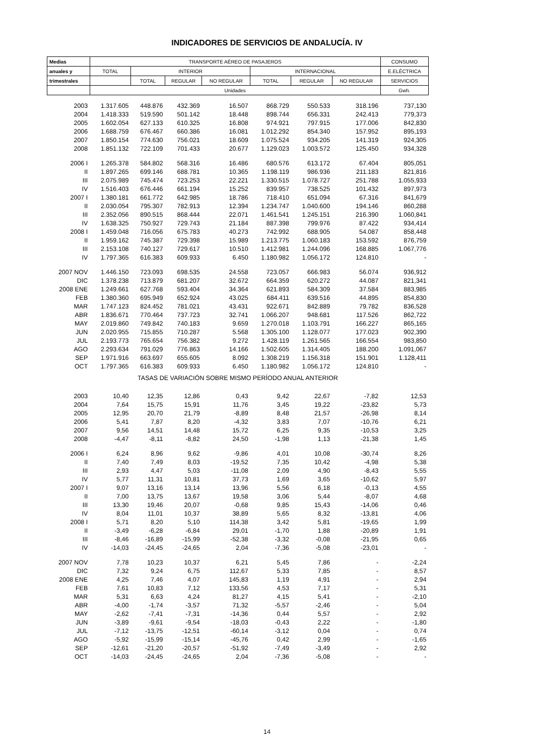INDICADORES DE SERVICIOS DE ANDALUCÍA. IV
| Medias | TRANSPORTE AÉREO DE PASAJEROS | | | | | | | CONSUMO |
| --- | --- | --- | --- | --- | --- | --- | --- | --- |
| anuales y | TOTAL | INTERIOR | | | INTERNACIONAL | | | E.ELÉCTRICA |
| trimestrales | | TOTAL | REGULAR | NO REGULAR | TOTAL | REGULAR | NO REGULAR | SERVICIOS |
| | Unidades | | | | | | | Gwh. |
| 2003 | 1.317.605 | 448.876 | 432.369 | 16.507 | 868.729 | 550.533 | 318.196 | 737,130 |
| 2004 | 1.418.333 | 519.590 | 501.142 | 18.448 | 898.744 | 656.331 | 242.413 | 779,373 |
| 2005 | 1.602.054 | 627.133 | 610.325 | 16.808 | 974.921 | 797.915 | 177.006 | 842,830 |
| 2006 | 1.688.759 | 676.467 | 660.386 | 16.081 | 1.012.292 | 854.340 | 157.952 | 895,193 |
| 2007 | 1.850.154 | 774.630 | 756.021 | 18.609 | 1.075.524 | 934.205 | 141.319 | 924,305 |
| 2008 | 1.851.132 | 722.109 | 701.433 | 20.677 | 1.129.023 | 1.003.572 | 125.450 | 934,328 |
| 2006 I | 1.265.378 | 584.802 | 568.316 | 16.486 | 680.576 | 613.172 | 67.404 | 805,051 |
| II | 1.897.265 | 699.146 | 688.781 | 10.365 | 1.198.119 | 986.936 | 211.183 | 821,816 |
| III | 2.075.989 | 745.474 | 723.253 | 22.221 | 1.330.515 | 1.078.727 | 251.788 | 1.055,933 |
| IV | 1.516.403 | 676.446 | 661.194 | 15.252 | 839.957 | 738.525 | 101.432 | 897,973 |
| 2007 I | 1.380.181 | 661.772 | 642.985 | 18.786 | 718.410 | 651.094 | 67.316 | 841,679 |
| II | 2.030.054 | 795.307 | 782.913 | 12.394 | 1.234.747 | 1.040.600 | 194.146 | 860,288 |
| III | 2.352.056 | 890.515 | 868.444 | 22.071 | 1.461.541 | 1.245.151 | 216.390 | 1.060,841 |
| IV | 1.638.325 | 750.927 | 729.743 | 21.184 | 887.398 | 799.976 | 87.422 | 934,414 |
| 2008 I | 1.459.048 | 716.056 | 675.783 | 40.273 | 742.992 | 688.905 | 54.087 | 858,448 |
| II | 1.959.162 | 745.387 | 729.398 | 15.989 | 1.213.775 | 1.060.183 | 153.592 | 876,759 |
| III | 2.153.108 | 740.127 | 729.617 | 10.510 | 1.412.981 | 1.244.096 | 168.885 | 1.067,776 |
| IV | 1.797.365 | 616.383 | 609.933 | 6.450 | 1.180.982 | 1.056.172 | 124.810 | - |
| 2007 NOV | 1.446.150 | 723.093 | 698.535 | 24.558 | 723.057 | 666.983 | 56.074 | 936,912 |
| DIC | 1.378.238 | 713.879 | 681.207 | 32.672 | 664.359 | 620.272 | 44.087 | 821,341 |
| 2008 ENE | 1.249.661 | 627.768 | 593.404 | 34.364 | 621.893 | 584.309 | 37.584 | 883,985 |
| FEB | 1.380.360 | 695.949 | 652.924 | 43.025 | 684.411 | 639.516 | 44.895 | 854,830 |
| MAR | 1.747.123 | 824.452 | 781.021 | 43.431 | 922.671 | 842.889 | 79.782 | 836,528 |
| ABR | 1.836.671 | 770.464 | 737.723 | 32.741 | 1.066.207 | 948.681 | 117.526 | 862,722 |
| MAY | 2.019.860 | 749.842 | 740.183 | 9.659 | 1.270.018 | 1.103.791 | 166.227 | 865,165 |
| JUN | 2.020.955 | 715.855 | 710.287 | 5.568 | 1.305.100 | 1.128.077 | 177.023 | 902,390 |
| JUL | 2.193.773 | 765.654 | 756.382 | 9.272 | 1.428.119 | 1.261.565 | 166.554 | 983,850 |
| AGO | 2.293.634 | 791.029 | 776.863 | 14.166 | 1.502.605 | 1.314.405 | 188.200 | 1.091,067 |
| SEP | 1.971.916 | 663.697 | 655.605 | 8.092 | 1.308.219 | 1.156.318 | 151.901 | 1.128,411 |
| OCT | 1.797.365 | 616.383 | 609.933 | 6.450 | 1.180.982 | 1.056.172 | 124.810 | - |
| TASAS DE VARIACIÓN SOBRE MISMO PERÍODO ANUAL ANTERIOR | | | | | | | | |
| 2003 | 10,40 | 12,35 | 12,86 | 0,43 | 9,42 | 22,67 | -7,82 | 12,53 |
| 2004 | 7,64 | 15,75 | 15,91 | 11,76 | 3,45 | 19,22 | -23,82 | 5,73 |
| 2005 | 12,95 | 20,70 | 21,79 | -8,89 | 8,48 | 21,57 | -26,98 | 8,14 |
| 2006 | 5,41 | 7,87 | 8,20 | -4,32 | 3,83 | 7,07 | -10,76 | 6,21 |
| 2007 | 9,56 | 14,51 | 14,48 | 15,72 | 6,25 | 9,35 | -10,53 | 3,25 |
| 2008 | -4,47 | -8,11 | -8,82 | 24,50 | -1,98 | 1,13 | -21,38 | 1,45 |
| 2006 I | 6,24 | 8,96 | 9,62 | -9,86 | 4,01 | 10,08 | -30,74 | 8,26 |
| II | 7,40 | 7,49 | 8,03 | -19,52 | 7,35 | 10,42 | -4,98 | 5,38 |
| III | 2,93 | 4,47 | 5,03 | -11,08 | 2,09 | 4,90 | -8,43 | 5,55 |
| IV | 5,77 | 11,31 | 10,81 | 37,73 | 1,69 | 3,65 | -10,62 | 5,97 |
| 2007 I | 9,07 | 13,16 | 13,14 | 13,96 | 5,56 | 6,18 | -0,13 | 4,55 |
| II | 7,00 | 13,75 | 13,67 | 19,58 | 3,06 | 5,44 | -8,07 | 4,68 |
| III | 13,30 | 19,46 | 20,07 | -0,68 | 9,85 | 15,43 | -14,06 | 0,46 |
| IV | 8,04 | 11,01 | 10,37 | 38,89 | 5,65 | 8,32 | -13,81 | 4,06 |
| 2008 I | 5,71 | 8,20 | 5,10 | 114,38 | 3,42 | 5,81 | -19,65 | 1,99 |
| II | -3,49 | -6,28 | -6,84 | 29,01 | -1,70 | 1,88 | -20,89 | 1,91 |
| III | -8,46 | -16,89 | -15,99 | -52,38 | -3,32 | -0,08 | -21,95 | 0,65 |
| IV | -14,03 | -24,45 | -24,65 | 2,04 | -7,36 | -5,08 | -23,01 | - |
| 2007 NOV | 7,78 | 10,23 | 10,37 | 6,21 | 5,45 | 7,86 | - | -2,24 |
| DIC | 7,32 | 9,24 | 6,75 | 112,67 | 5,33 | 7,85 | - | 8,57 |
| 2008 ENE | 4,25 | 7,46 | 4,07 | 145,83 | 1,19 | 4,91 | - | 2,94 |
| FEB | 7,61 | 10,83 | 7,12 | 133,56 | 4,53 | 7,17 | - | 5,31 |
| MAR | 5,31 | 6,63 | 4,24 | 81,27 | 4,15 | 5,41 | - | -2,10 |
| ABR | -4,00 | -1,74 | -3,57 | 71,32 | -5,57 | -2,46 | - | 5,04 |
| MAY | -2,62 | -7,41 | -7,31 | -14,36 | 0,44 | 5,57 | - | 2,92 |
| JUN | -3,89 | -9,61 | -9,54 | -18,03 | -0,43 | 2,22 | - | -1,80 |
| JUL | -7,12 | -13,75 | -12,51 | -60,14 | -3,12 | 0,04 | - | 0,74 |
| AGO | -5,92 | -15,99 | -15,14 | -45,76 | 0,42 | 2,99 | - | -1,65 |
| SEP | -12,61 | -21,20 | -20,57 | -51,92 | -7,49 | -3,49 | - | 2,92 |
| OCT | -14,03 | -24,45 | -24,65 | 2,04 | -7,36 | -5,08 | - | - |
14